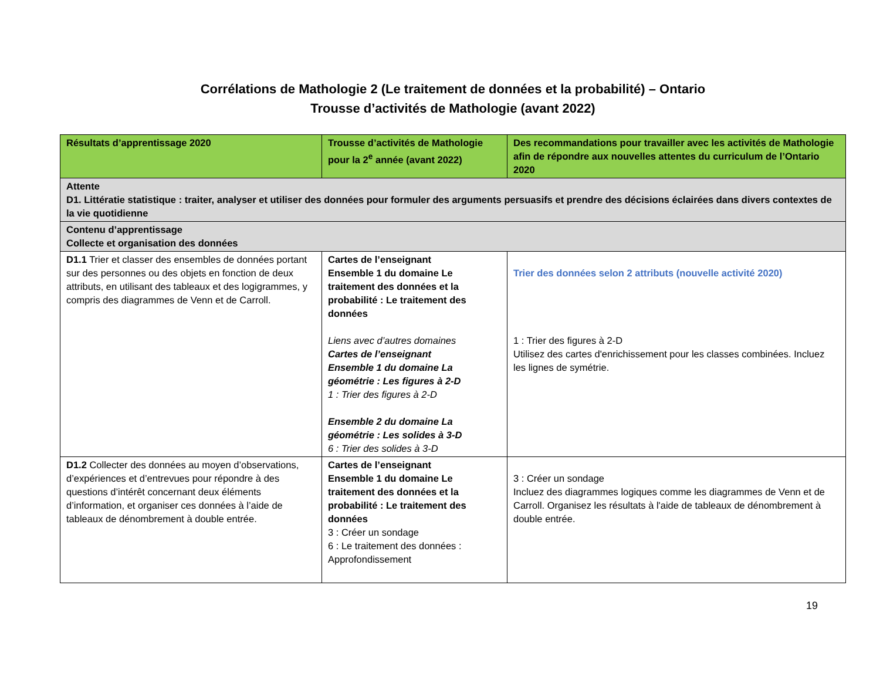Corrélations de Mathologie 2 (Le traitement de données et la probabilité) – Ontario
Trousse d’activités de Mathologie (avant 2022)
| Résultats d’apprentissage 2020 | Trousse d’activités de Mathologie pour la 2<sup>e</sup> année (avant 2022) | Des recommandations pour travailler avec les activités de Mathologie afin de répondre aux nouvelles attentes du curriculum de l’Ontario 2020 |
| --- | --- | --- |
| Attente D1. Littératie statistique : traiter, analyser et utiliser des données pour formuler des arguments persuasifs et prendre des décisions éclairées dans divers contextes de la vie quotidienne | | |
| Contenu d’apprentissage Collecte et organisation des données | | |
| D1.1 Trier et classer des ensembles de données portant sur des personnes ou des objets en fonction de deux attributs, en utilisant des tableaux et des logigrammes, y compris des diagrammes de Venn et de Carroll. | Cartes de l’enseignant Ensemble 1 du domaine Le traitement des données et la probabilité : Le traitement des données Liens avec d’autres domaines Cartes de l’enseignant Ensemble 1 du domaine La géométrie : Les figures à 2-D 1 : Trier des figures à 2-D Ensemble 2 du domaine La géométrie : Les solides à 3-D 6 : Trier des solides à 3-D | Trier des données selon 2 attributs (nouvelle activité 2020) 1 : Trier des figures à 2-D Utilisez des cartes d'enrichissement pour les classes combinées. Incluez les lignes de symétrie. |
| D1.2 Collecter des données au moyen d’observations, d’expériences et d’entrevues pour répondre à des questions d’intérêt concernant deux éléments d’information, et organiser ces données à l’aide de tableaux de dénombrement à double entrée. | Cartes de l’enseignant Ensemble 1 du domaine Le traitement des données et la probabilité : Le traitement des données 3 : Créer un sondage 6 : Le traitement des données : Approfondissement | 3 : Créer un sondage Incluez des diagrammes logiques comme les diagrammes de Venn et de Carroll. Organisez les résultats à l'aide de tableaux de dénombrement à double entrée. |
19